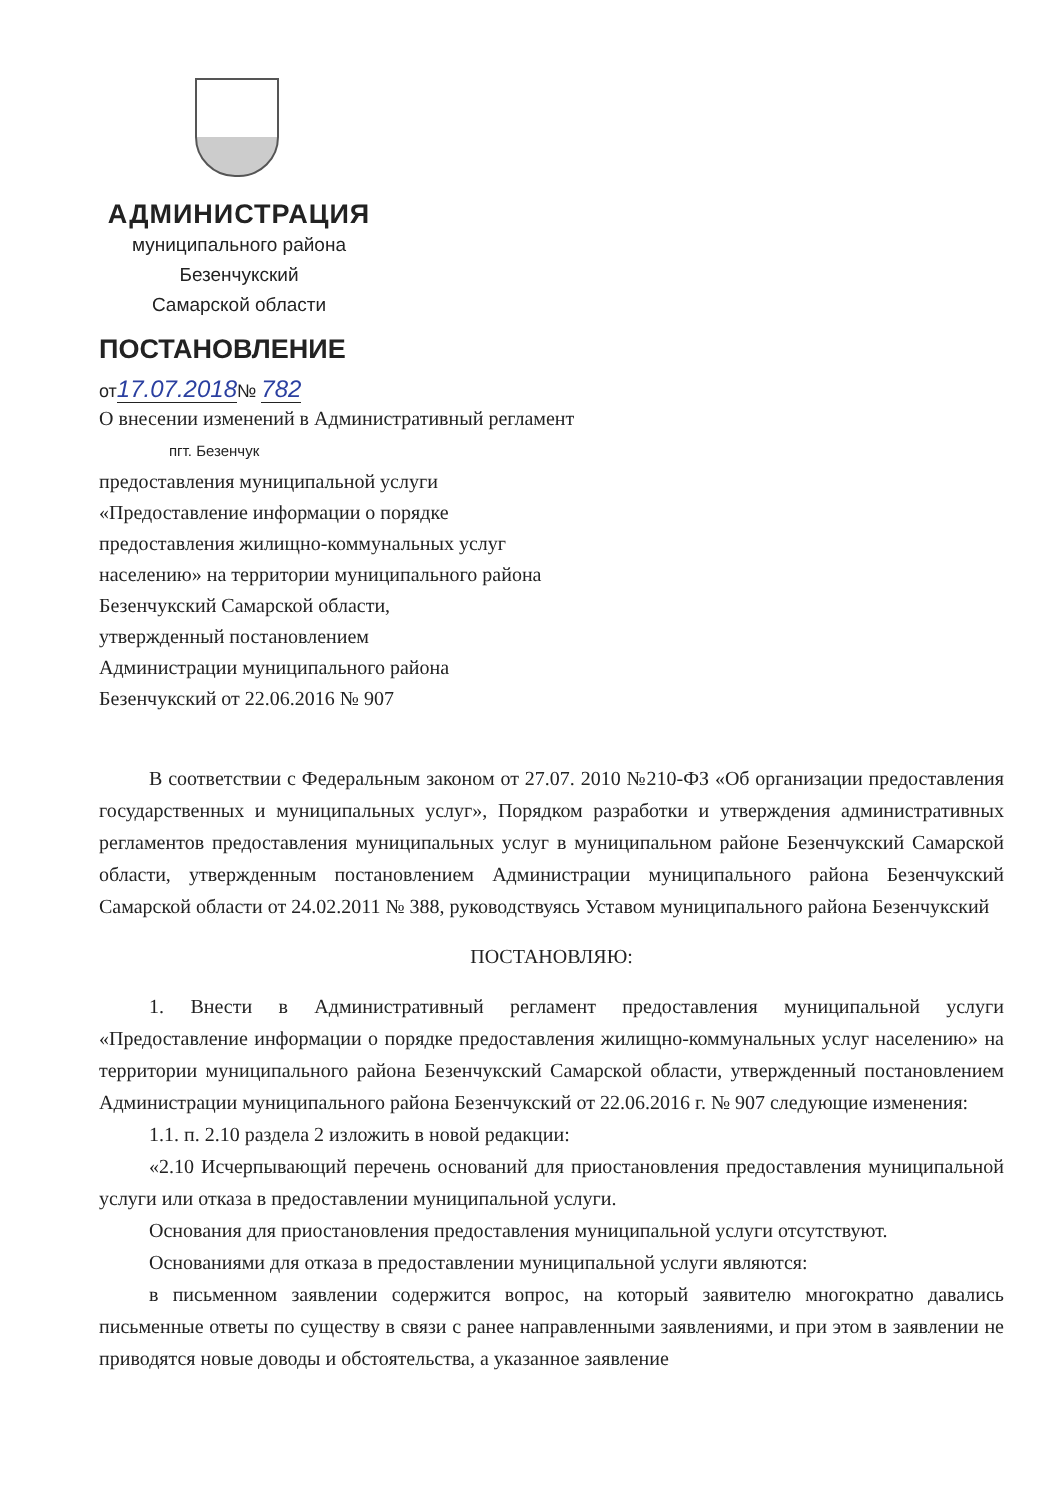АДМИНИСТРАЦИЯ
муниципального района
Безенчукский
Самарской области
ПОСТАНОВЛЕНИЕ
от17.07.2018№ 782
О внесении изменений в Административный регламент
пгт. Безенчук
предоставления муниципальной услуги
«Предоставление информации о порядке
предоставления жилищно-коммунальных услуг
населению» на территории муниципального района
Безенчукский Самарской области,
утвержденный постановлением
Администрации муниципального района
Безенчукский от 22.06.2016 № 907
В соответствии с Федеральным законом от 27.07. 2010 №210-ФЗ «Об организации предоставления государственных и муниципальных услуг», Порядком разработки и утверждения административных регламентов предоставления муниципальных услуг в муниципальном районе Безенчукский Самарской области, утвержденным постановлением Администрации муниципального района Безенчукский Самарской области от 24.02.2011 № 388, руководствуясь Уставом муниципального района Безенчукский
ПОСТАНОВЛЯЮ:
1. Внести в Административный регламент предоставления муниципальной услуги «Предоставление информации о порядке предоставления жилищно-коммунальных услуг населению» на территории муниципального района Безенчукский Самарской области, утвержденный постановлением Администрации муниципального района Безенчукский от 22.06.2016 г. № 907 следующие изменения:
1.1. п. 2.10 раздела 2 изложить в новой редакции:
«2.10 Исчерпывающий перечень оснований для приостановления предоставления муниципальной услуги или отказа в предоставлении муниципальной услуги.
Основания для приостановления предоставления муниципальной услуги отсутствуют.
Основаниями для отказа в предоставлении муниципальной услуги являются:
в письменном заявлении содержится вопрос, на который заявителю многократно давались письменные ответы по существу в связи с ранее направленными заявлениями, и при этом в заявлении не приводятся новые доводы и обстоятельства, а указанное заявление